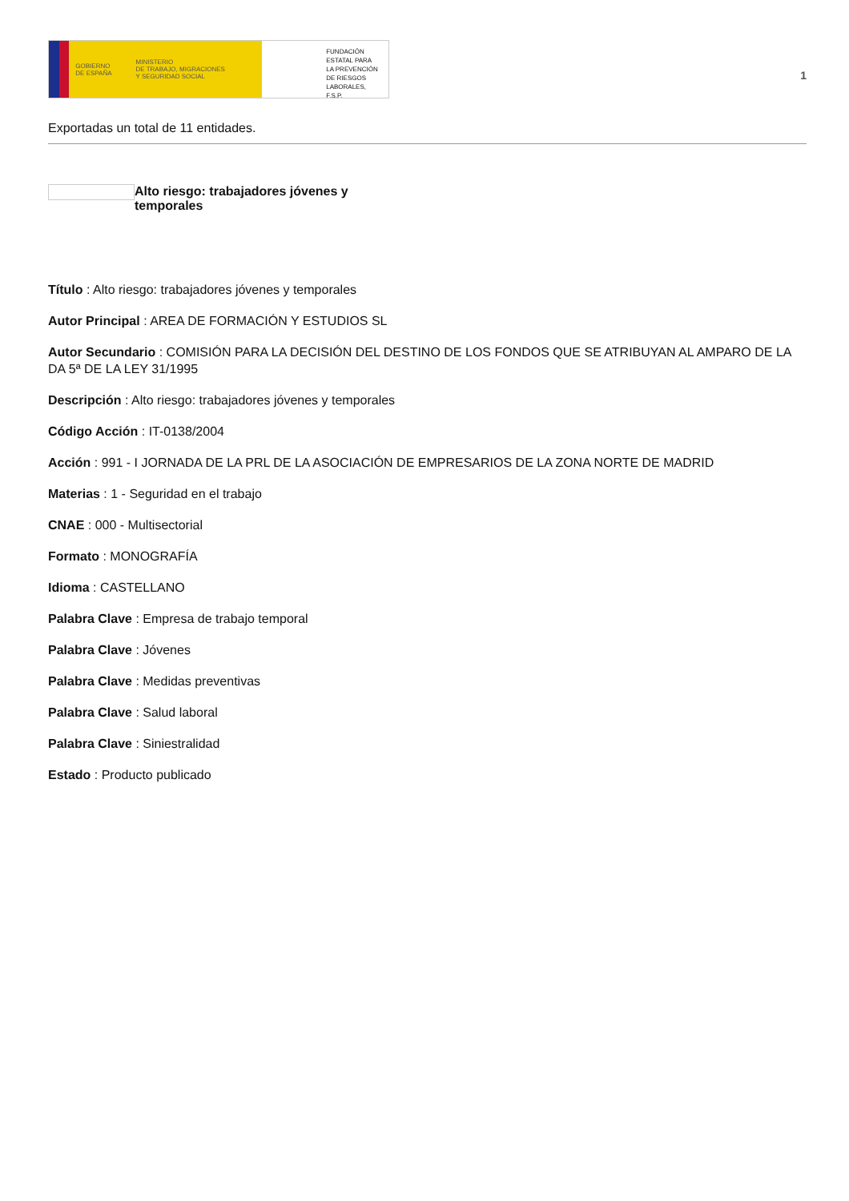GOBIERNO
DE ESPAÑA MINISTERIO
DE TRABAJO, MIGRACIONES
Y SEGURIDAD SOCIAL
FUNDACIÓN
ESTATAL PARA
LA PREVENCIÓN
DE RIESGOS
LABORALES, F.S.P.
1
Exportadas un total de 11 entidades.
Alto riesgo: trabajadores jóvenes y temporales
Título : Alto riesgo: trabajadores jóvenes y temporales
Autor Principal : AREA DE FORMACIÓN Y ESTUDIOS SL
Autor Secundario : COMISIÓN PARA LA DECISIÓN DEL DESTINO DE LOS FONDOS QUE SE ATRIBUYAN AL AMPARO DE LA DA 5ª DE LA LEY 31/1995
Descripción : Alto riesgo: trabajadores jóvenes y temporales
Código Acción : IT-0138/2004
Acción : 991 - I JORNADA DE LA PRL DE LA ASOCIACIÓN DE EMPRESARIOS DE LA ZONA NORTE DE MADRID
Materias : 1 - Seguridad en el trabajo
CNAE : 000 - Multisectorial
Formato : MONOGRAFÍA
Idioma : CASTELLANO
Palabra Clave : Empresa de trabajo temporal
Palabra Clave : Jóvenes
Palabra Clave : Medidas preventivas
Palabra Clave : Salud laboral
Palabra Clave : Siniestralidad
Estado : Producto publicado